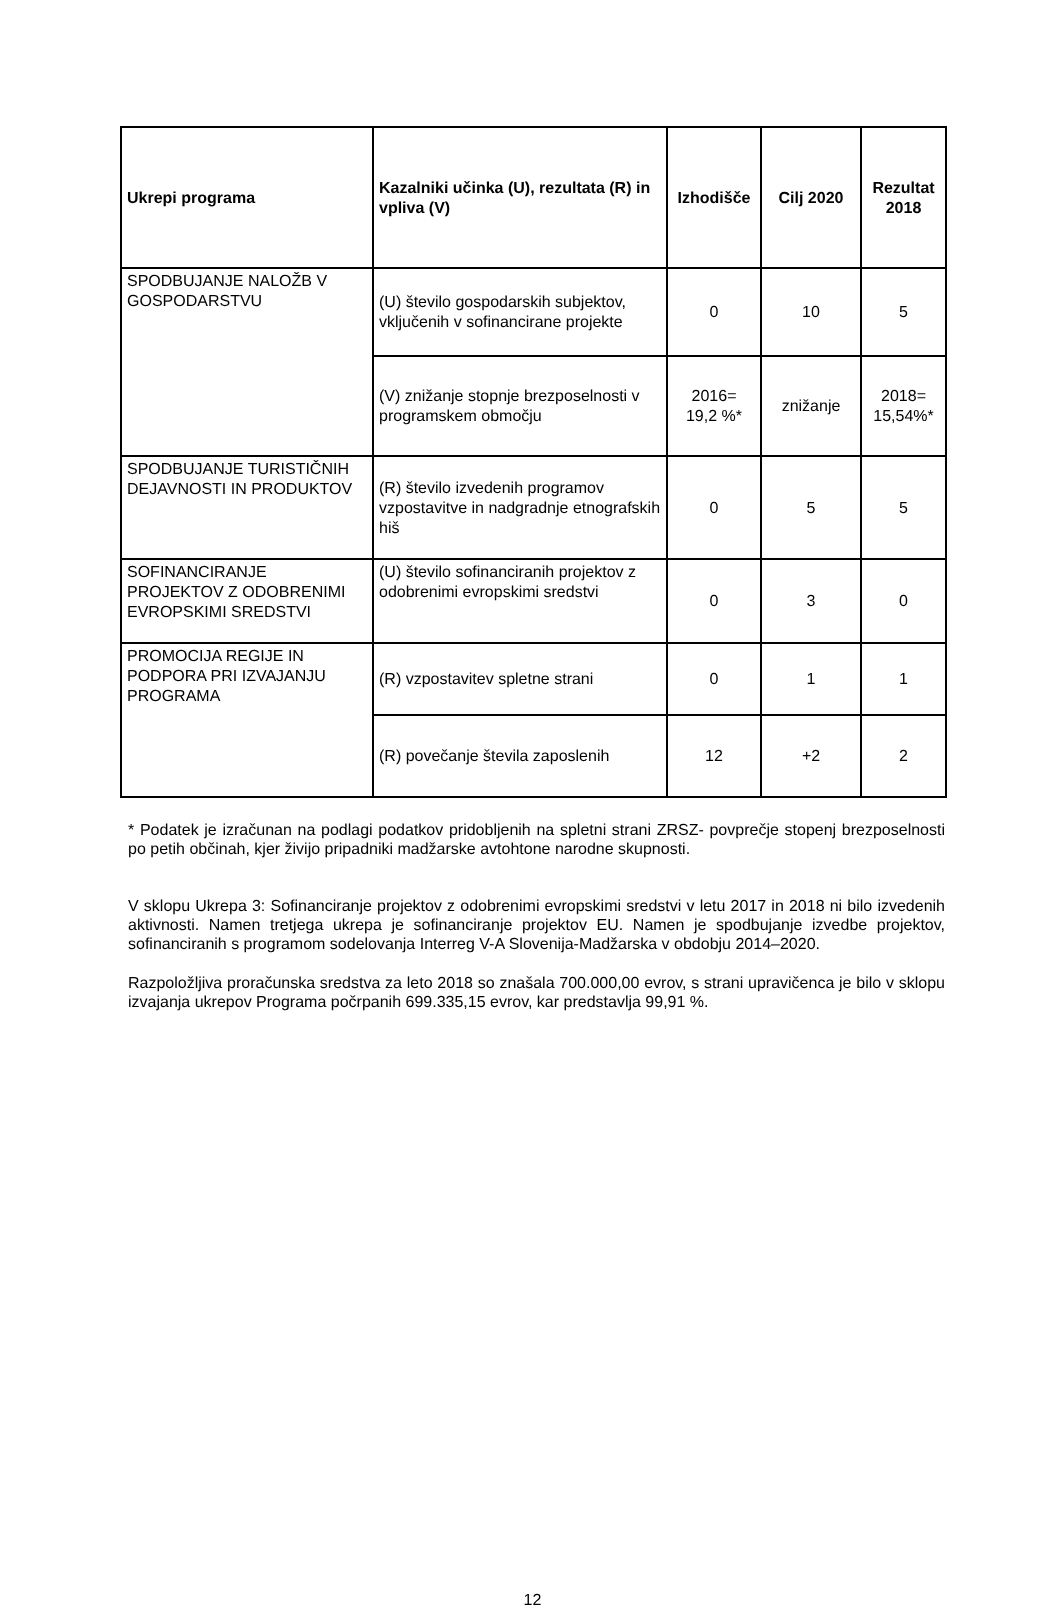| Ukrepi programa | Kazalniki učinka (U), rezultata (R) in vpliva (V) | Izhodišče | Cilj 2020 | Rezultat 2018 |
| --- | --- | --- | --- | --- |
| SPODBUJANJE NALOŽB V GOSPODARSTVU | (U) število gospodarskih subjektov, vključenih v sofinancirane projekte | 0 | 10 | 5 |
| | (V) znižanje stopnje brezposelnosti v programskem območju | 2016= 19,2 %* | znižanje | 2018= 15,54%* |
| SPODBUJANJE TURISTIČNIH DEJAVNOSTI IN PRODUKTOV | (R) število izvedenih programov vzpostavitve in nadgradnje etnografskih hiš | 0 | 5 | 5 |
| SOFINANCIRANJE PROJEKTOV Z ODOBRENIMI EVROPSKIMI SREDSTVI | (U) število sofinanciranih projektov z odobrenimi evropskimi sredstvi | 0 | 3 | 0 |
| PROMOCIJA REGIJE IN PODPORA PRI IZVAJANJU PROGRAMA | (R) vzpostavitev spletne strani | 0 | 1 | 1 |
| | (R) povečanje števila zaposlenih | 12 | +2 | 2 |
* Podatek je izračunan na podlagi podatkov pridobljenih na spletni strani ZRSZ- povprečje stopenj brezposelnosti po petih občinah, kjer živijo pripadniki madžarske avtohtone narodne skupnosti.
V sklopu Ukrepa 3: Sofinanciranje projektov z odobrenimi evropskimi sredstvi v letu 2017 in 2018 ni bilo izvedenih aktivnosti. Namen tretjega ukrepa je sofinanciranje projektov EU. Namen je spodbujanje izvedbe projektov, sofinanciranih s programom sodelovanja Interreg V-A Slovenija-Madžarska v obdobju 2014–2020.
Razpoložljiva proračunska sredstva za leto 2018 so znašala 700.000,00 evrov, s strani upravičenca je bilo v sklopu izvajanja ukrepov Programa počrpanih 699.335,15 evrov, kar predstavlja 99,91 %.
12